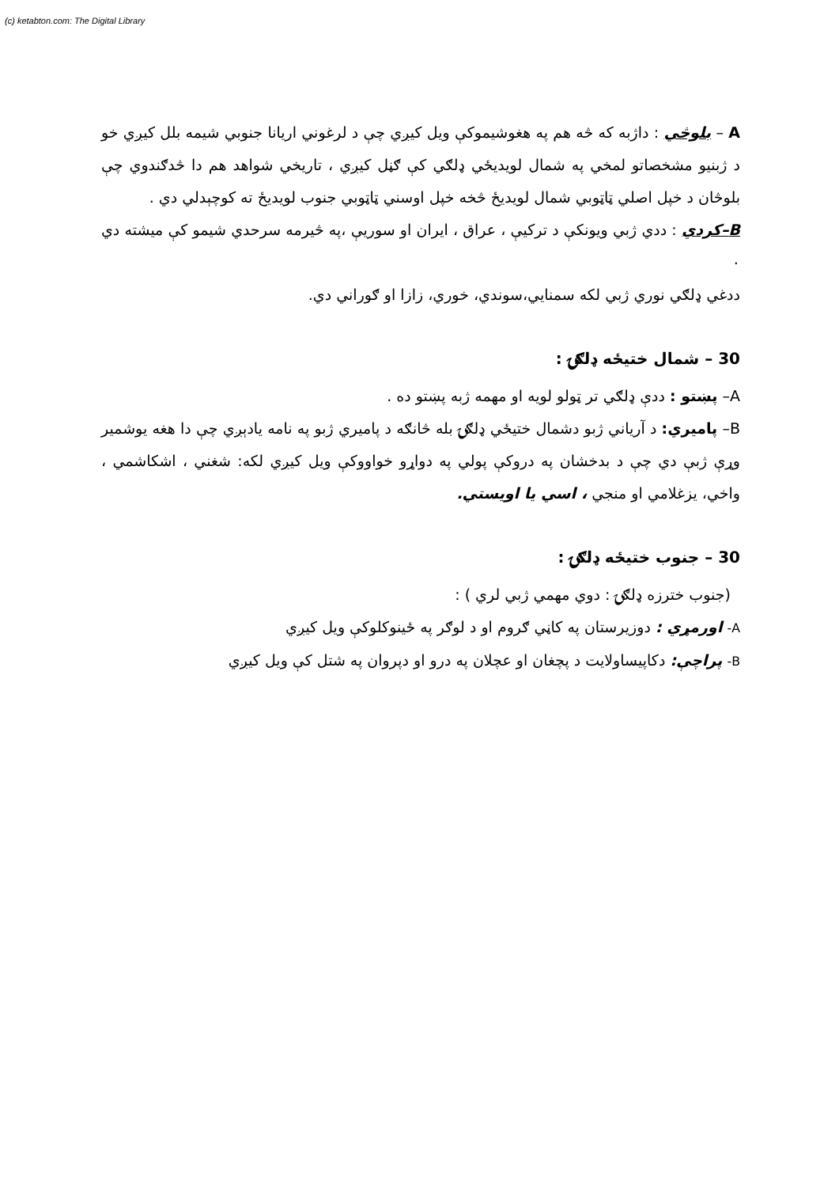(c) ketabton.com: The Digital Library
A – بلوڅي : داژبه که څه هم په هغوشيموکې ويل کيږي چې د لرغوني اريانا جنوبي شيمه بلل کيږي خو د ژبنيو مشخصاتو لمخي په شمال لويديځي ډلګي کې ګڼل کيږي ، تاريخي شواهد هم دا څدګندوي چې بلوڅان د خپل اصلي ټاټوبي شمال لويديځ څخه خپل اوسني ټاټوبي جنوب لويديځ ته کوچېدلي دي .
B–کردي : ددي ژبي ويونکې د ترکيې ، عراق ، ايران او سوريې ،په څيرمه سرحدي شيمو کې ميشته دي ٠
ددغي ډلګي نوري ژبي لکه سمنايي،سوندي، خوري، زازا او ګوراني دي.
30 – شمال ختيځه ډلګۍ :
A– پښتو : ددې ډلګي تر ټولو لويه او مهمه ژبه پښتو ده .
B– پاميري: د آرياني ژبو دشمال ختيځي ډلګۍ بله څانګه د پاميري ژبو په نامه يادېږي چې دا هغه يوشمير وړې ژبې دي چې د بدخشان په دروکې پولي په دواړو خواووکې ويل کيږي لکه: شغني ، اشکاشمي ، واخي، يزغلامي او منجي ، اسي يا اويستي.
30 – جنوب ختيځه ډلګۍ :
(جنوب خترزه ډلګۍ : دوي مهمي ژبي لري ) :
A- اورمړي : دوزيرستان په کاڼي ګروم او د لوګر په ځينوکلوکې ويل کيږي
B- پراچې: دکاپيساولايت د پچغان او عچلان په درو او دپروان په شتل کې ويل کيږي